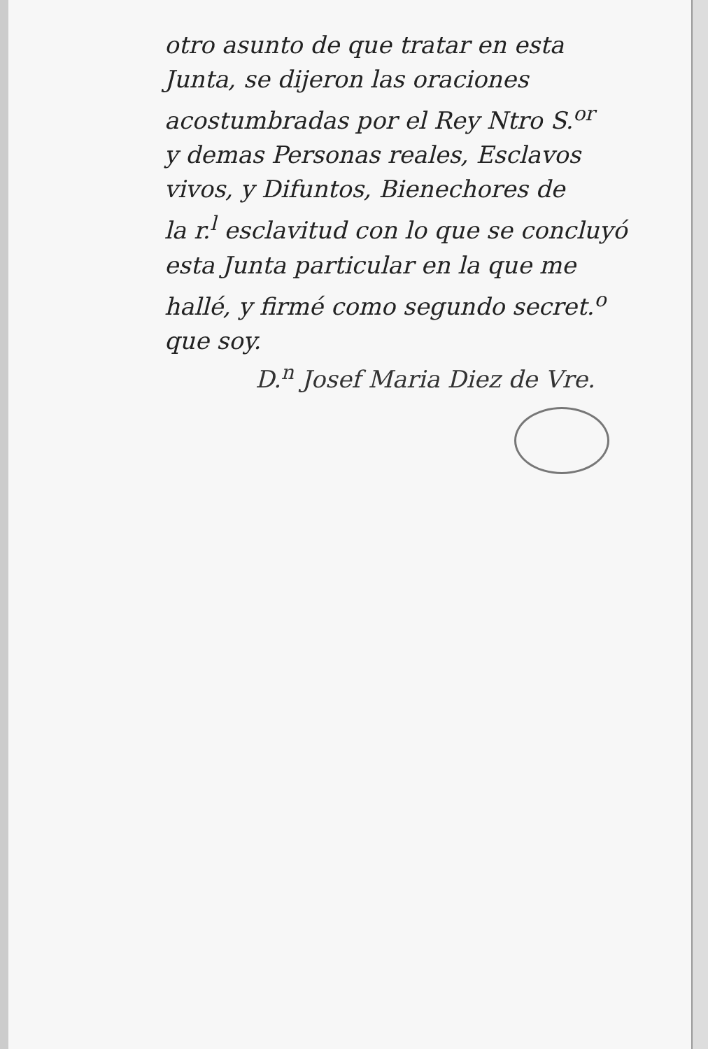otro asunto de que tratar en esta
Junta, se dijeron las oraciones
acostumbradas por el Rey Ntro S.<sup>or</sup>
y demas Personas reales, Esclavos
vivos, y Difuntos, Bienechores de
la r.<sup>l</sup> esclavitud con lo que se concluyó
esta Junta particular en la que me
hallé, y firmé como segundo secret.<sup>o</sup>
que soy.
D.<sup>n</sup> Josef Maria Diez de Vre.